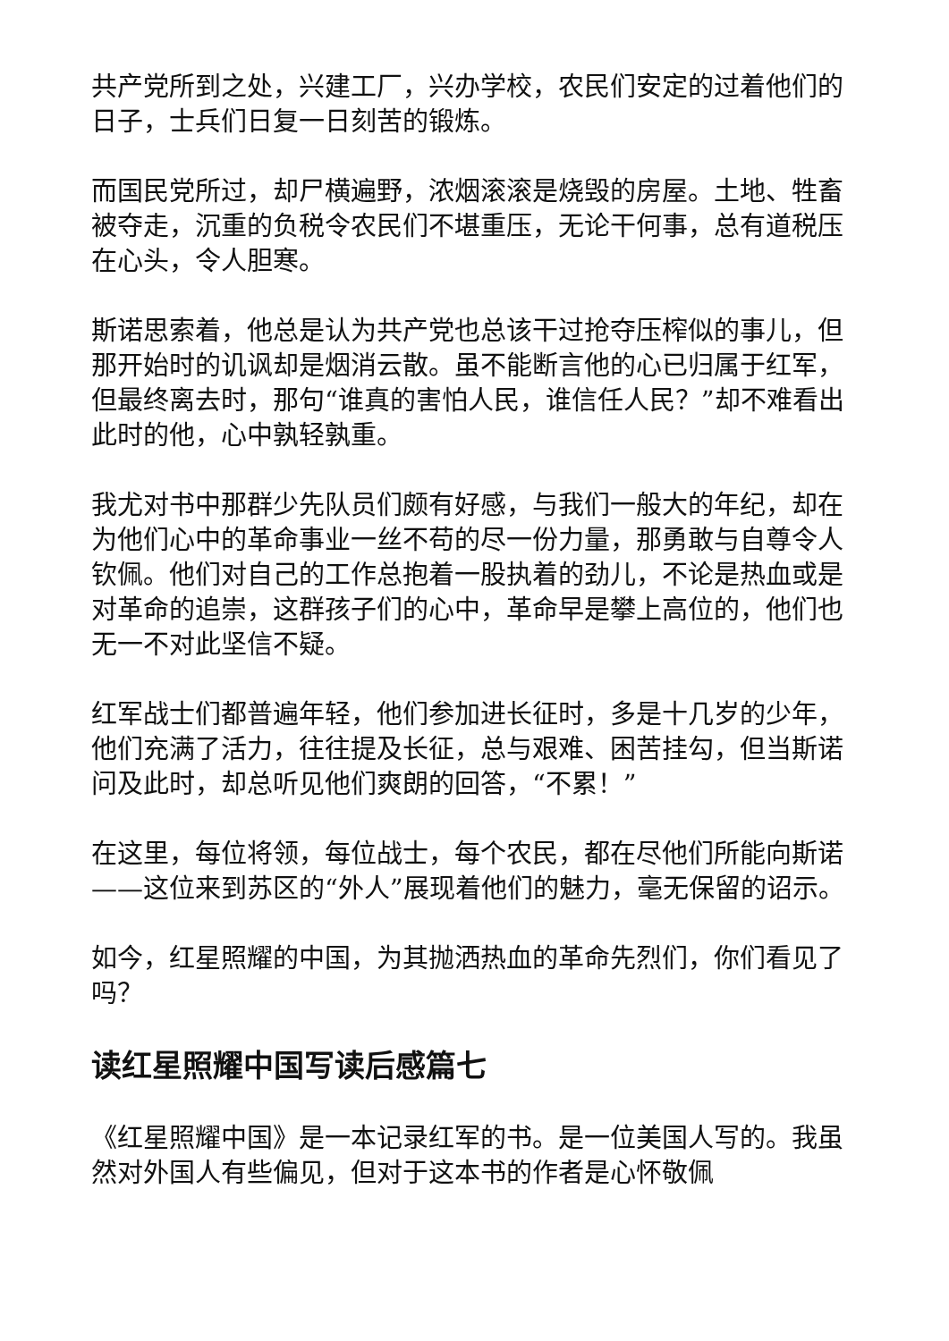共产党所到之处，兴建工厂，兴办学校，农民们安定的过着他们的日子，士兵们日复一日刻苦的锻炼。
而国民党所过，却尸横遍野，浓烟滚滚是烧毁的房屋。土地、牲畜被夺走，沉重的负税令农民们不堪重压，无论干何事，总有道税压在心头，令人胆寒。
斯诺思索着，他总是认为共产党也总该干过抢夺压榨似的事儿，但那开始时的讥讽却是烟消云散。虽不能断言他的心已归属于红军，但最终离去时，那句“谁真的害怕人民，谁信任人民？”却不难看出此时的他，心中孰轻孰重。
我尤对书中那群少先队员们颇有好感，与我们一般大的年纪，却在为他们心中的革命事业一丝不苟的尽一份力量，那勇敢与自尊令人钦佩。他们对自己的工作总抱着一股执着的劲儿，不论是热血或是对革命的追崇，这群孩子们的心中，革命早是攀上高位的，他们也无一不对此坚信不疑。
红军战士们都普遍年轻，他们参加进长征时，多是十几岁的少年，他们充满了活力，往往提及长征，总与艰难、困苦挂勾，但当斯诺问及此时，却总听见他们爽朗的回答，“不累！”
在这里，每位将领，每位战士，每个农民，都在尽他们所能向斯诺——这位来到苏区的“外人”展现着他们的魅力，毫无保留的诏示。
如今，红星照耀的中国，为其抛洒热血的革命先烈们，你们看见了吗？
读红星照耀中国写读后感篇七
《红星照耀中国》是一本记录红军的书。是一位美国人写的。我虽然对外国人有些偏见，但对于这本书的作者是心怀敬佩